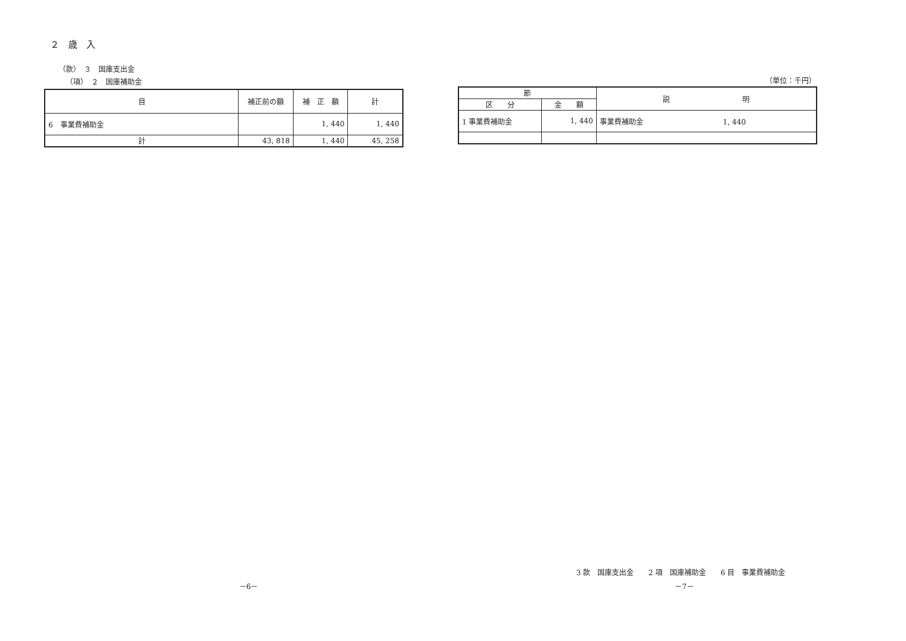２　歳　入
（款）　３　国庫支出金
（項）　２　国庫補助金
| 目 | 補正前の額 | 補 正 額 | 計 |
| --- | --- | --- | --- |
| 6 事業費補助金 | | 1, 440 | 1, 440 |
| 計 | 43, 818 | 1, 440 | 45, 258 |
－6－
（単位：千円）
| 節 | | 説 明 |
| --- | --- | --- |
| 区 分 | 金 額 | |
| 1 事業費補助金 | 1, 440 | 事業費補助金 1, 440 |
3 款　国庫支出金　　2 項　国庫補助金　　6 目　事業費補助金
－7－